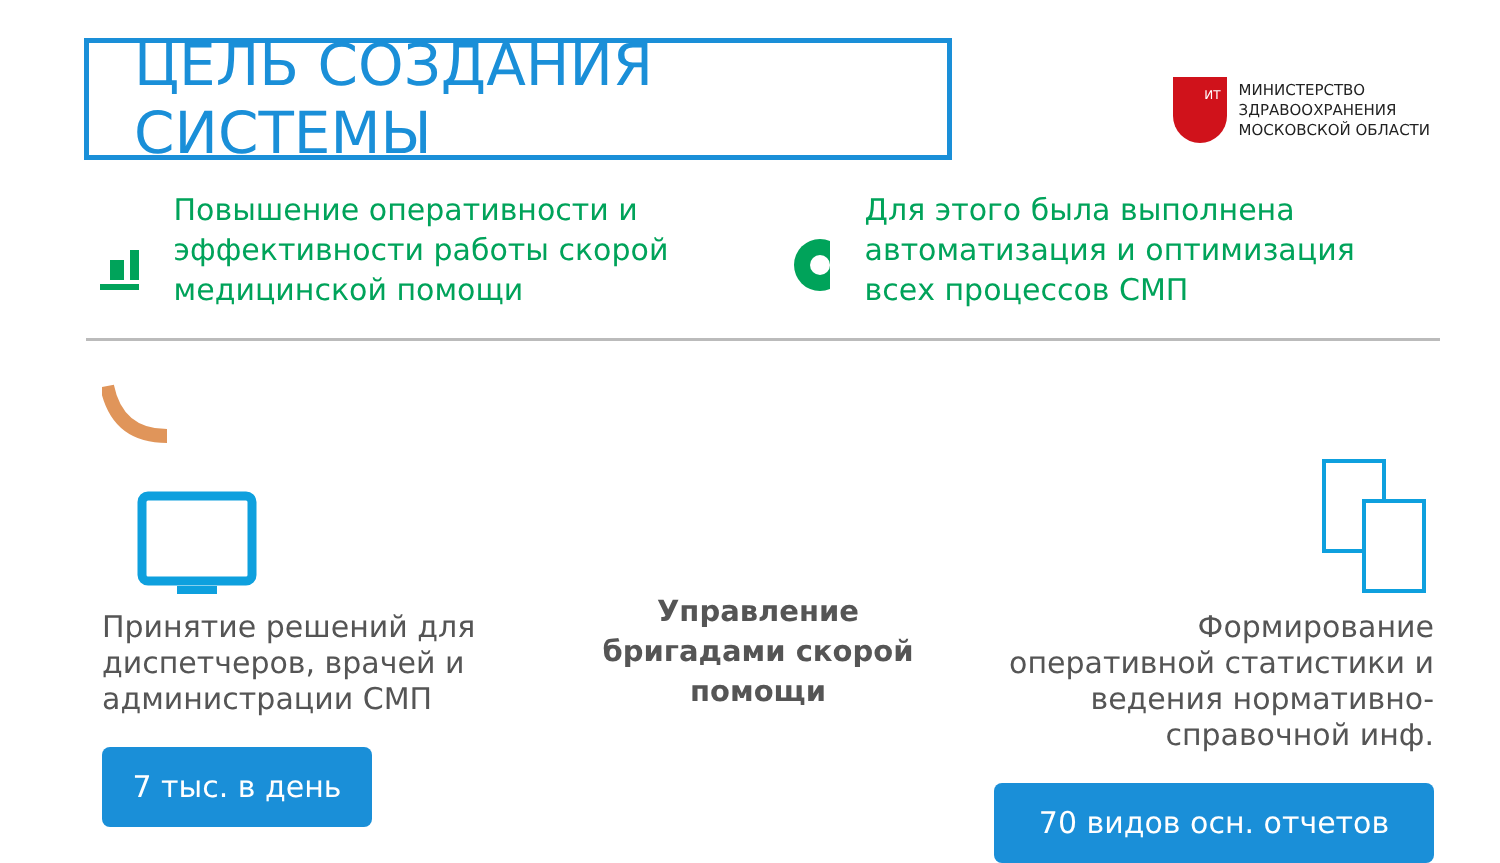ЦЕЛЬ СОЗДАНИЯ СИСТЕМЫ
ИТ
МИНИСТЕРСТВО
ЗДРАВООХРАНЕНИЯ
МОСКОВСКОЙ ОБЛАСТИ
Повышение оперативности и эффективности работы скорой медицинской помощи
Для этого была выполнена автоматизация и оптимизация всех процессов СМП
Принятие решений для диспетчеров, врачей и администрации СМП
7 тыс. в день
Управление бригадами скорой помощи
Формирование оперативной статистики и ведения нормативно-справочной инф.
70 видов осн. отчетов